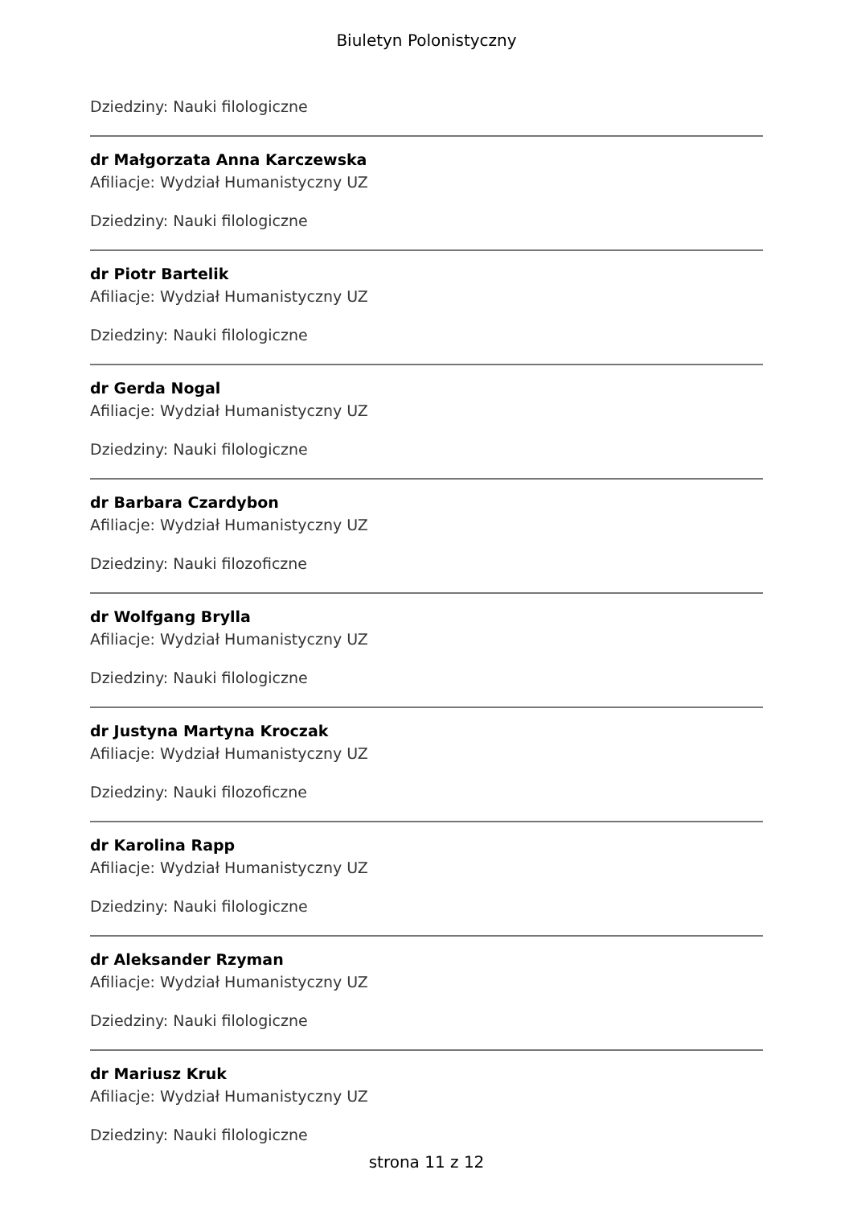Biuletyn Polonistyczny
Dziedziny: Nauki filologiczne
dr Małgorzata Anna Karczewska
Afiliacje: Wydział Humanistyczny UZ
Dziedziny: Nauki filologiczne
dr Piotr Bartelik
Afiliacje: Wydział Humanistyczny UZ
Dziedziny: Nauki filologiczne
dr Gerda Nogal
Afiliacje: Wydział Humanistyczny UZ
Dziedziny: Nauki filologiczne
dr Barbara Czardybon
Afiliacje: Wydział Humanistyczny UZ
Dziedziny: Nauki filozoficzne
dr Wolfgang Brylla
Afiliacje: Wydział Humanistyczny UZ
Dziedziny: Nauki filologiczne
dr Justyna Martyna Kroczak
Afiliacje: Wydział Humanistyczny UZ
Dziedziny: Nauki filozoficzne
dr Karolina Rapp
Afiliacje: Wydział Humanistyczny UZ
Dziedziny: Nauki filologiczne
dr Aleksander Rzyman
Afiliacje: Wydział Humanistyczny UZ
Dziedziny: Nauki filologiczne
dr Mariusz Kruk
Afiliacje: Wydział Humanistyczny UZ
Dziedziny: Nauki filologiczne
strona 11 z 12